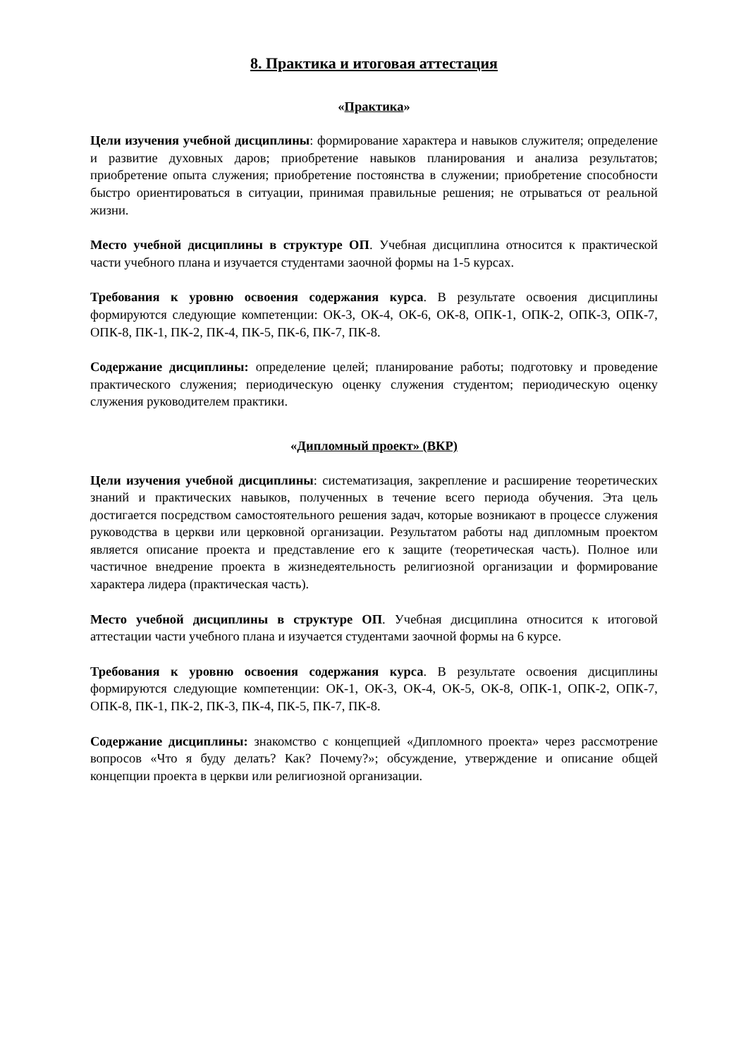8. Практика и итоговая аттестация
«Практика»
Цели изучения учебной дисциплины: формирование характера и навыков служителя; определение и развитие духовных даров; приобретение навыков планирования и анализа результатов; приобретение опыта служения; приобретение постоянства в служении; приобретение способности быстро ориентироваться в ситуации, принимая правильные решения; не отрываться от реальной жизни.
Место учебной дисциплины в структуре ОП. Учебная дисциплина относится к практической части учебного плана и изучается студентами заочной формы на 1-5 курсах.
Требования к уровню освоения содержания курса. В результате освоения дисциплины формируются следующие компетенции: ОК-3, ОК-4, ОК-6, ОК-8, ОПК-1, ОПК-2, ОПК-3, ОПК-7, ОПК-8, ПК-1, ПК-2, ПК-4, ПК-5, ПК-6, ПК-7, ПК-8.
Содержание дисциплины: определение целей; планирование работы; подготовку и проведение практического служения; периодическую оценку служения студентом; периодическую оценку служения руководителем практики.
«Дипломный проект» (ВКР)
Цели изучения учебной дисциплины: систематизация, закрепление и расширение теоретических знаний и практических навыков, полученных в течение всего периода обучения. Эта цель достигается посредством самостоятельного решения задач, которые возникают в процессе служения руководства в церкви или церковной организации. Результатом работы над дипломным проектом является описание проекта и представление его к защите (теоретическая часть). Полное или частичное внедрение проекта в жизнедеятельность религиозной организации и формирование характера лидера (практическая часть).
Место учебной дисциплины в структуре ОП. Учебная дисциплина относится к итоговой аттестации части учебного плана и изучается студентами заочной формы на 6 курсе.
Требования к уровню освоения содержания курса. В результате освоения дисциплины формируются следующие компетенции: ОК-1, ОК-3, ОК-4, ОК-5, ОК-8, ОПК-1, ОПК-2, ОПК-7, ОПК-8, ПК-1, ПК-2, ПК-3, ПК-4, ПК-5, ПК-7, ПК-8.
Содержание дисциплины: знакомство с концепцией «Дипломного проекта» через рассмотрение вопросов «Что я буду делать? Как? Почему?»; обсуждение, утверждение и описание общей концепции проекта в церкви или религиозной организации.